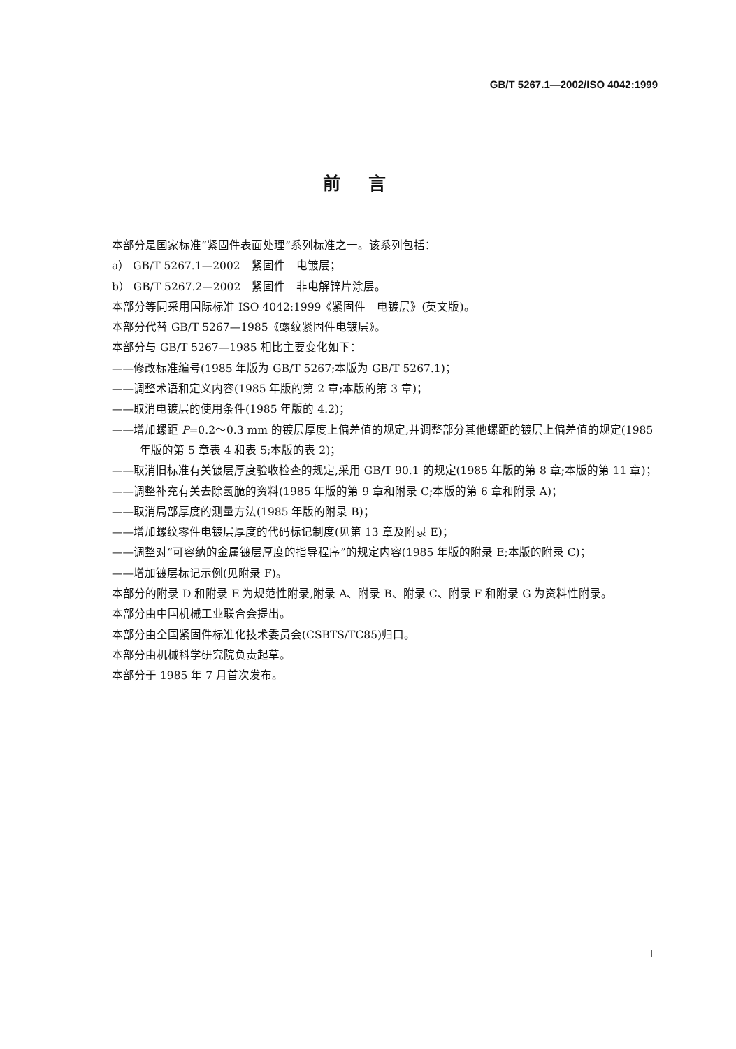GB/T 5267.1—2002/ISO 4042:1999
前言
本部分是国家标准“紧固件表面处理”系列标准之一。该系列包括：
a） GB/T 5267.1—2002　紧固件　电镀层；
b） GB/T 5267.2—2002　紧固件　非电解锌片涂层。
本部分等同采用国际标准 ISO 4042:1999《紧固件　电镀层》(英文版)。
本部分代替 GB/T 5267—1985《螺纹紧固件电镀层》。
本部分与 GB/T 5267—1985 相比主要变化如下：
——修改标准编号(1985 年版为 GB/T 5267;本版为 GB/T 5267.1)；
——调整术语和定义内容(1985 年版的第 2 章;本版的第 3 章)；
——取消电镀层的使用条件(1985 年版的 4.2)；
——增加螺距 P=0.2～0.3 mm 的镀层厚度上偏差值的规定,并调整部分其他螺距的镀层上偏差值的规定(1985 年版的第 5 章表 4 和表 5;本版的表 2)；
——取消旧标准有关镀层厚度验收检查的规定,采用 GB/T 90.1 的规定(1985 年版的第 8 章;本版的第 11 章)；
——调整补充有关去除氢脆的资料(1985 年版的第 9 章和附录 C;本版的第 6 章和附录 A)；
——取消局部厚度的测量方法(1985 年版的附录 B)；
——增加螺纹零件电镀层厚度的代码标记制度(见第 13 章及附录 E)；
——调整对“可容纳的金属镀层厚度的指导程序”的规定内容(1985 年版的附录 E;本版的附录 C)；
——增加镀层标记示例(见附录 F)。
本部分的附录 D 和附录 E 为规范性附录,附录 A、附录 B、附录 C、附录 F 和附录 G 为资料性附录。
本部分由中国机械工业联合会提出。
本部分由全国紧固件标准化技术委员会(CSBTS/TC85)归口。
本部分由机械科学研究院负责起草。
本部分于 1985 年 7 月首次发布。
I